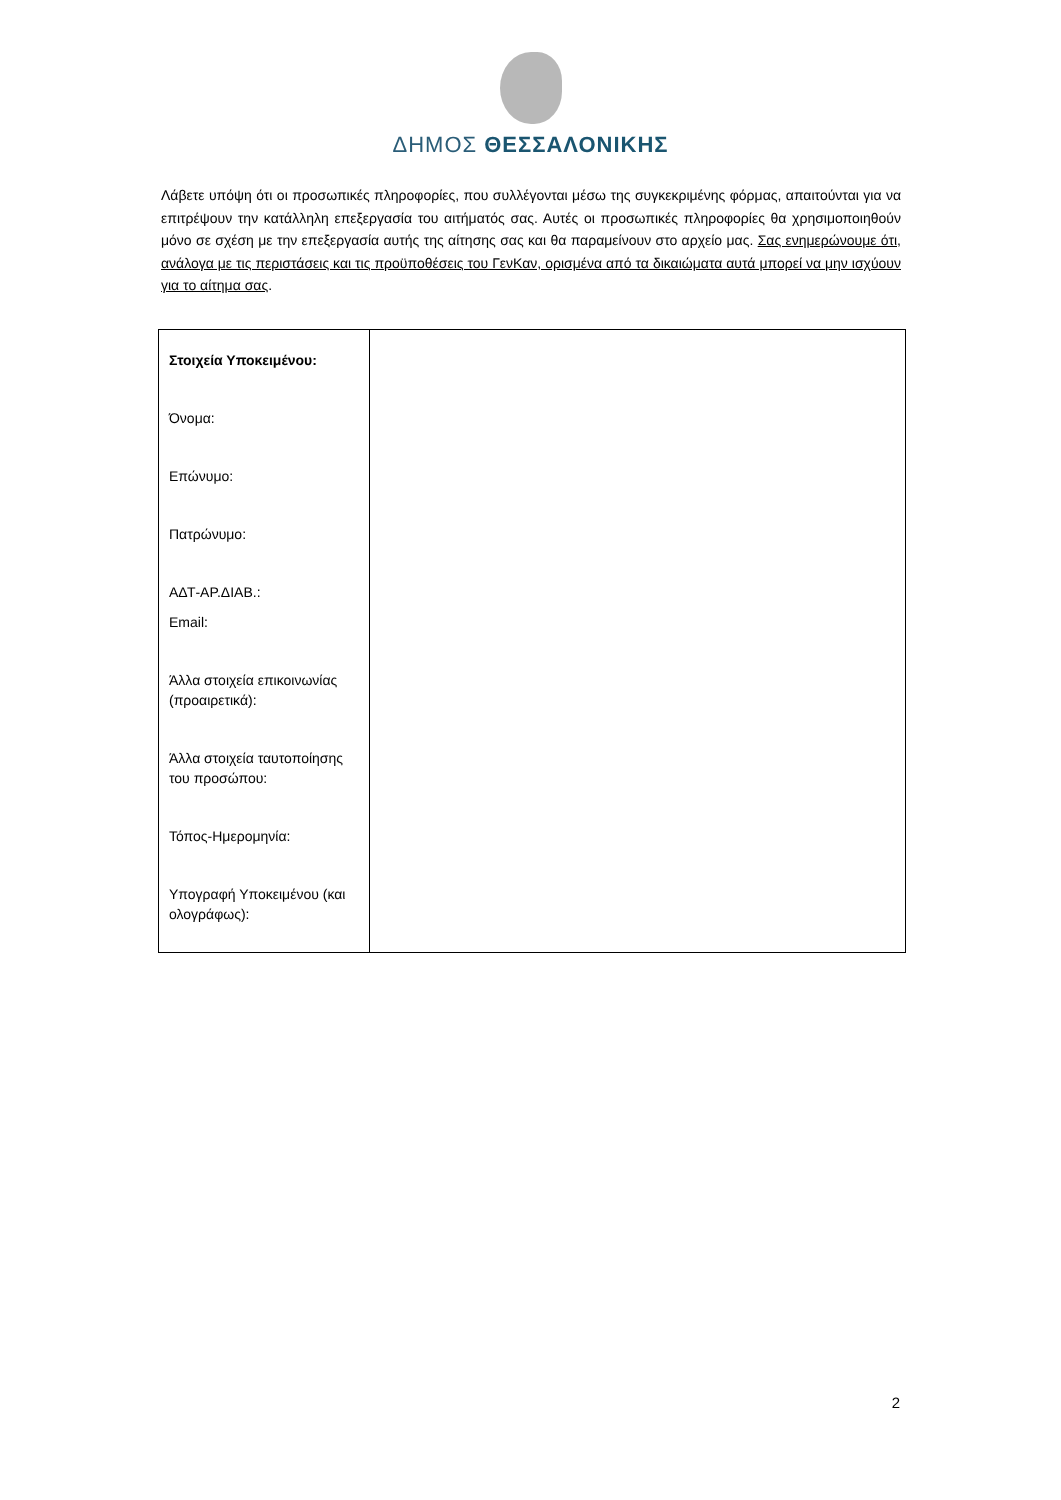ΔΗΜΟΣ ΘΕΣΣΑΛΟΝΙΚΗΣ
Λάβετε υπόψη ότι οι προσωπικές πληροφορίες, που συλλέγονται μέσω της συγκεκριμένης φόρμας, απαιτούνται για να επιτρέψουν την κατάλληλη επεξεργασία του αιτήματός σας. Αυτές οι προσωπικές πληροφορίες θα χρησιμοποιηθούν μόνο σε σχέση με την επεξεργασία αυτής της αίτησης σας και θα παραμείνουν στο αρχείο μας. Σας ενημερώνουμε ότι, ανάλογα με τις περιστάσεις και τις προϋποθέσεις του ΓενΚαν, ορισμένα από τα δικαιώματα αυτά μπορεί να μην ισχύουν για το αίτημα σας.
| Στοιχεία Υποκειμένου: Όνομα: Επώνυμο: Πατρώνυμο: ΑΔΤ-ΑΡ.ΔΙΑΒ.: Email: Άλλα στοιχεία επικοινωνίας (προαιρετικά): Άλλα στοιχεία ταυτοποίησης του προσώπου: Τόπος-Ημερομηνία: Υπογραφή Υποκειμένου (και ολογράφως): | |
2